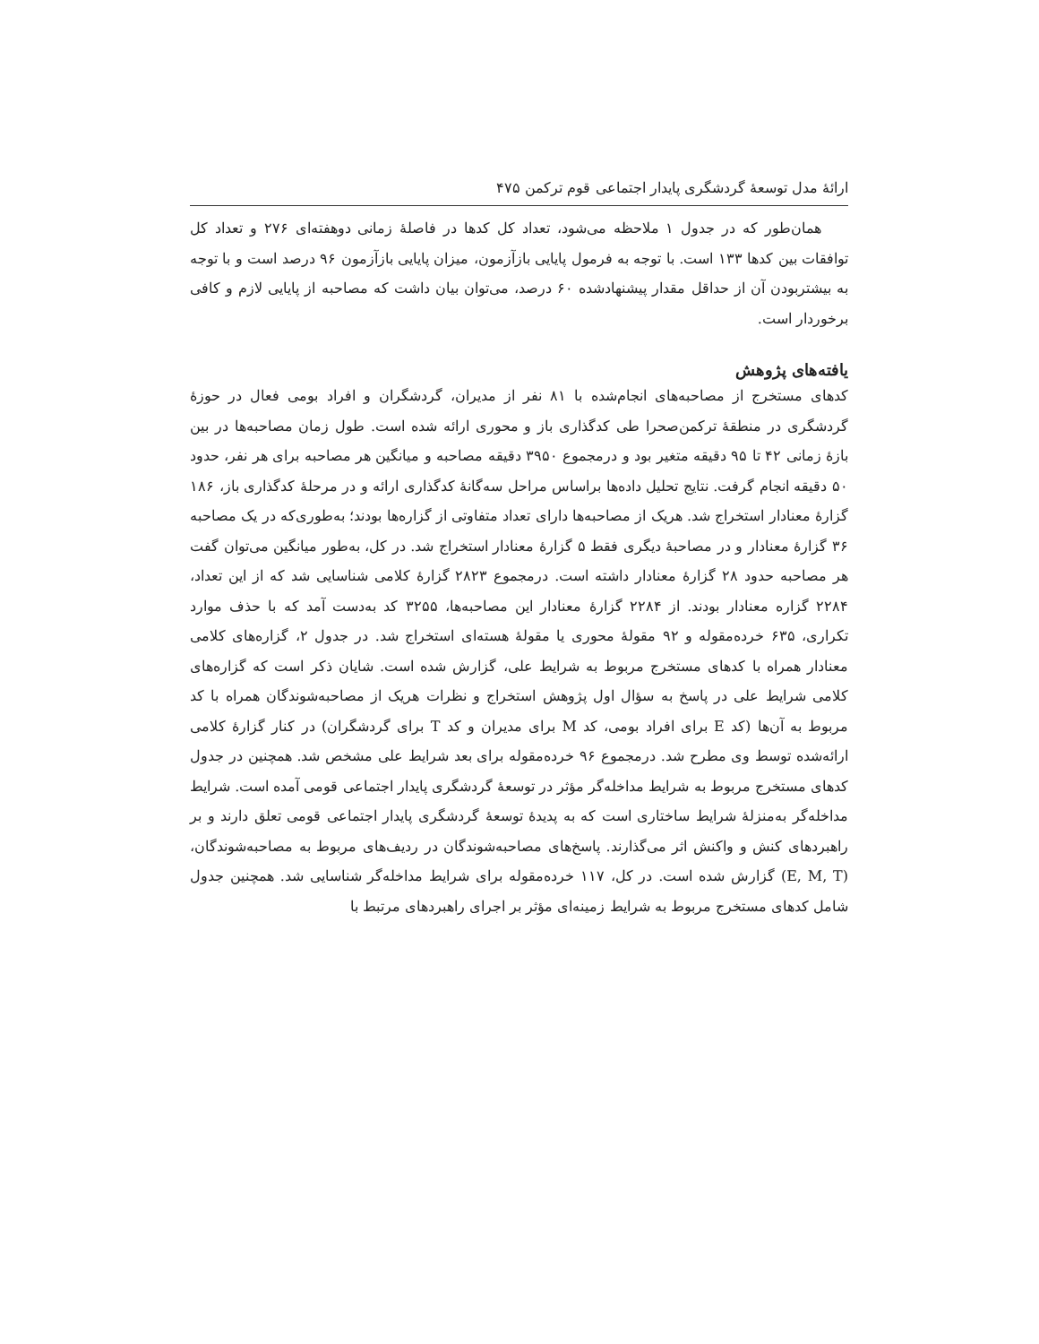ارائهٔ مدل توسعهٔ گردشگری پایدار اجتماعی قوم ترکمن ۴۷۵
همان‌طور که در جدول ۱ ملاحظه می‌شود، تعداد کل کدها در فاصلهٔ زمانی دوهفته‌ای ۲۷۶ و تعداد کل توافقات بین کدها ۱۳۳ است. با توجه به فرمول پایایی بازآزمون، میزان پایایی بازآزمون ۹۶ درصد است و با توجه به بیشتربودن آن از حداقل مقدار پیشنهادشده ۶۰ درصد، می‌توان بیان داشت که مصاحبه از پایایی لازم و کافی برخوردار است.
یافته‌های پژوهش
کدهای مستخرج از مصاحبه‌های انجام‌شده با ۸۱ نفر از مدیران، گردشگران و افراد بومی فعال در حوزهٔ گردشگری در منطقهٔ ترکمن‌صحرا طی کدگذاری باز و محوری ارائه شده است. طول زمان مصاحبه‌ها در بین بازهٔ زمانی ۴۲ تا ۹۵ دقیقه متغیر بود و درمجموع ۳۹۵۰ دقیقه مصاحبه و میانگین هر مصاحبه برای هر نفر، حدود ۵۰ دقیقه انجام گرفت. نتایج تحلیل داده‌ها براساس مراحل سه‌گانهٔ کدگذاری ارائه و در مرحلهٔ کدگذاری باز، ۱۸۶ گزارهٔ معنادار استخراج شد. هریک از مصاحبه‌ها دارای تعداد متفاوتی از گزاره‌ها بودند؛ به‌طوری‌که در یک مصاحبه ۳۶ گزارهٔ معنادار و در مصاحبهٔ دیگری فقط ۵ گزارهٔ معنادار استخراج شد. در کل، به‌طور میانگین می‌توان گفت هر مصاحبه حدود ۲۸ گزارهٔ معنادار داشته است. درمجموع ۲۸۲۳ گزارهٔ کلامی شناسایی شد که از این تعداد، ۲۲۸۴ گزاره معنادار بودند. از ۲۲۸۴ گزارهٔ معنادار این مصاحبه‌ها، ۳۲۵۵ کد به‌دست آمد که با حذف موارد تکراری، ۶۳۵ خرده‌مقوله و ۹۲ مقولهٔ محوری یا مقولهٔ هسته‌ای استخراج شد. در جدول ۲، گزاره‌های کلامی معنادار همراه با کدهای مستخرج مربوط به شرایط علی، گزارش شده است. شایان ذکر است که گزاره‌های کلامی شرایط علی در پاسخ به سؤال اول پژوهش استخراج و نظرات هریک از مصاحبه‌شوندگان همراه با کد مربوط به آن‌ها (کد E برای افراد بومی، کد M برای مدیران و کد T برای گردشگران) در کنار گزارهٔ کلامی ارائه‌شده توسط وی مطرح شد. درمجموع ۹۶ خرده‌مقوله برای بعد شرایط علی مشخص شد. همچنین در جدول کدهای مستخرج مربوط به شرایط مداخله‌گر مؤثر در توسعهٔ گردشگری پایدار اجتماعی قومی آمده است. شرایط مداخله‌گر به‌منزلهٔ شرایط ساختاری است که به پدیدهٔ توسعهٔ گردشگری پایدار اجتماعی قومی تعلق دارند و بر راهبردهای کنش و واکنش اثر می‌گذارند. پاسخ‌های مصاحبه‌شوندگان در ردیف‌های مربوط به مصاحبه‌شوندگان، (E, M, T) گزارش شده است. در کل، ۱۱۷ خرده‌مقوله برای شرایط مداخله‌گر شناسایی شد. همچنین جدول شامل کدهای مستخرج مربوط به شرایط زمینه‌ای مؤثر بر اجرای راهبردهای مرتبط با